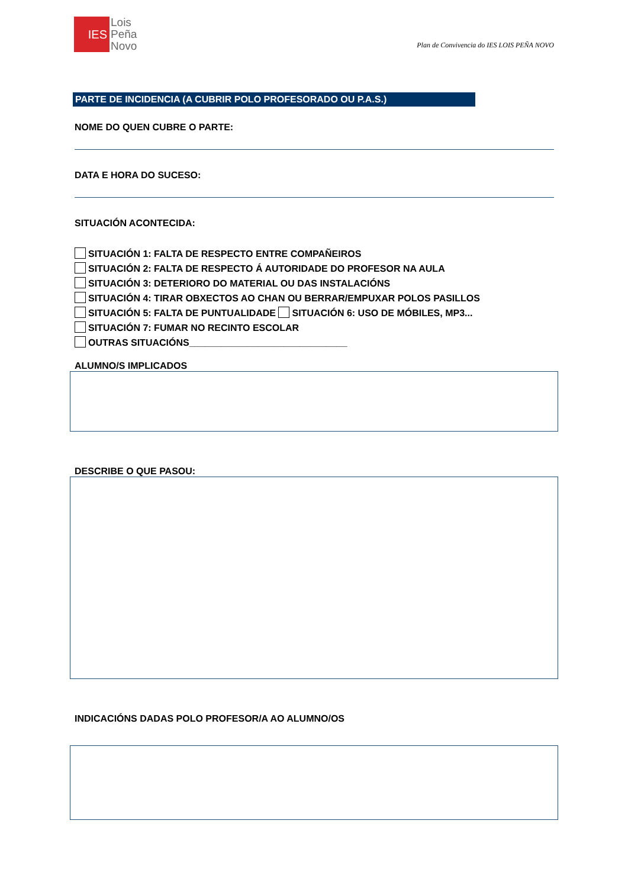IES
Lois
Peña
Novo
Plan de Convivencia do IES LOIS PEÑA NOVO
PARTE DE INCIDENCIA (A CUBRIR POLO PROFESORADO OU P.A.S.)
NOME DO QUEN CUBRE O PARTE:
DATA E HORA DO SUCESO:
SITUACIÓN ACONTECIDA:
SITUACIÓN 1: FALTA DE RESPECTO ENTRE COMPAÑEIROS
SITUACIÓN 2: FALTA DE RESPECTO Á AUTORIDADE DO PROFESOR NA AULA
SITUACIÓN 3: DETERIORO DO MATERIAL OU DAS INSTALACIÓNS
SITUACIÓN 4: TIRAR OBXECTOS AO CHAN OU BERRAR/EMPUXAR POLOS PASILLOS
SITUACIÓN 5: FALTA DE PUNTUALIDADE SITUACIÓN 6: USO DE MÓBILES, MP3...
SITUACIÓN 7: FUMAR NO RECINTO ESCOLAR
OUTRAS SITUACIÓNS______________________________
ALUMNO/S IMPLICADOS
DESCRIBE O QUE PASOU:
INDICACIÓNS DADAS POLO PROFESOR/A AO ALUMNO/OS